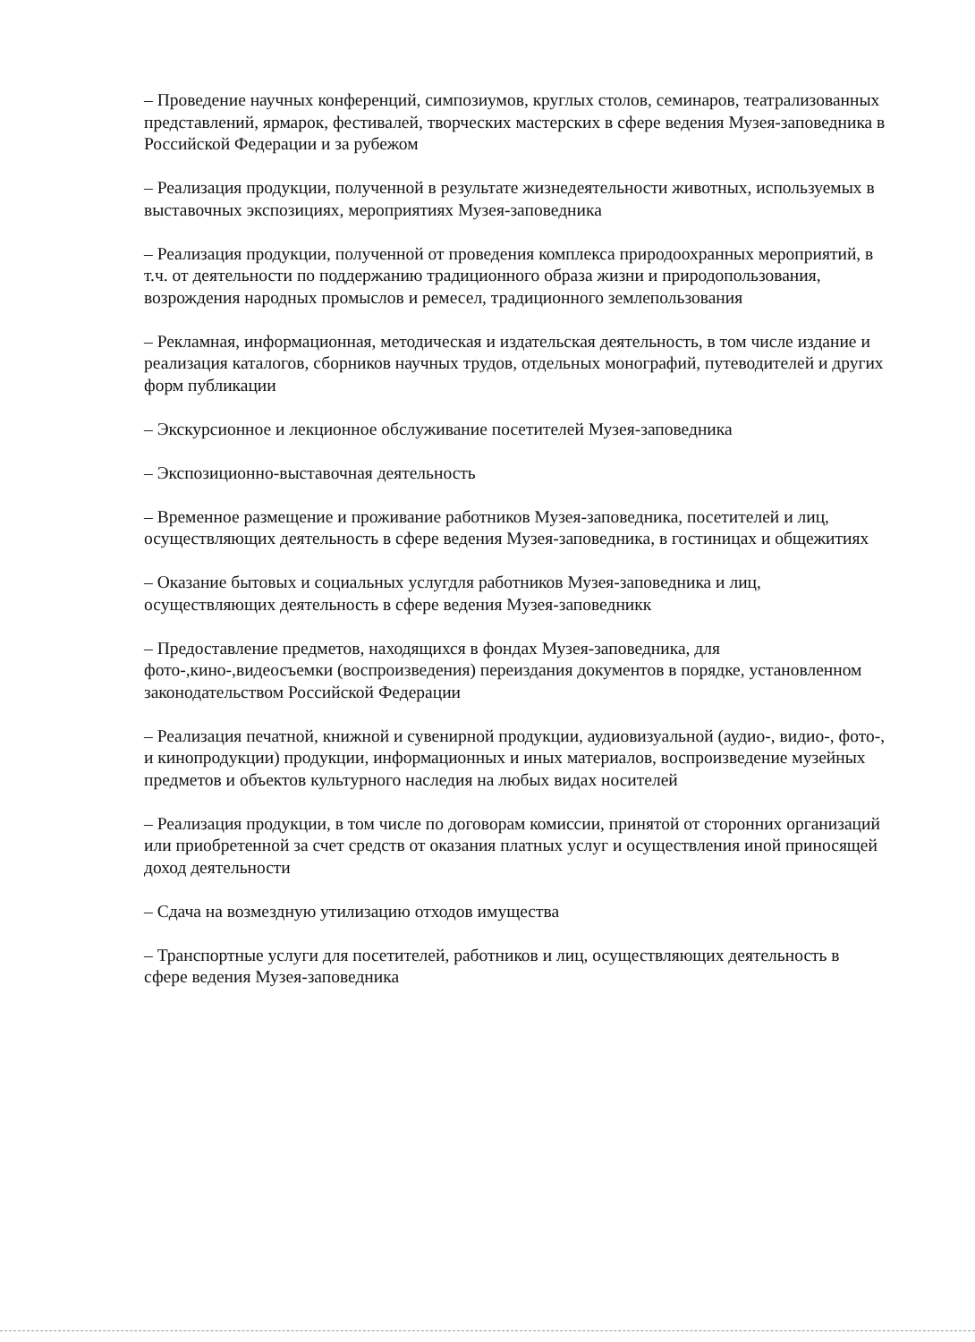– Проведение научных конференций, симпозиумов, круглых столов, семинаров, театрализованных представлений, ярмарок, фестивалей, творческих мастерских в сфере ведения Музея-заповедника в Российской Федерации и за рубежом
– Реализация продукции, полученной в результате жизнедеятельности животных, используемых в выставочных экспозициях, мероприятиях Музея-заповедника
– Реализация продукции, полученной от проведения комплекса природоохранных мероприятий, в т.ч. от деятельности по поддержанию традиционного образа жизни и природопользования, возрождения народных промыслов и ремесел, традиционного землепользования
– Рекламная, информационная, методическая и издательская деятельность, в том числе издание и реализация каталогов, сборников научных трудов, отдельных монографий, путеводителей и других форм публикации
– Экскурсионное и лекционное обслуживание посетителей Музея-заповедника
– Экспозиционно-выставочная деятельность
– Временное размещение и проживание работников Музея-заповедника, посетителей и лиц, осуществляющих деятельность в сфере ведения Музея-заповедника, в гостиницах и общежитиях
– Оказание бытовых и социальных услугдля работников Музея-заповедника и лиц, осуществляющих деятельность в сфере ведения Музея-заповедникк
– Предоставление предметов, находящихся в фондах Музея-заповедника, для фото-,кино-,видеосъемки (воспроизведения) переиздания документов в порядке, установленном законодательством Российской Федерации
– Реализация печатной, книжной и сувенирной продукции, аудиовизуальной (аудио-, видио-, фото-, и кинопродукции) продукции, информационных и иных материалов, воспроизведение музейных предметов и объектов культурного наследия на любых видах носителей
– Реализация продукции, в том числе по договорам комиссии, принятой от сторонних организаций или приобретенной за счет средств от оказания платных услуг и осуществления иной приносящей доход деятельности
– Сдача на возмездную утилизацию отходов имущества
– Транспортные услуги для посетителей, работников и лиц, осуществляющих деятельность в сфере ведения Музея-заповедника